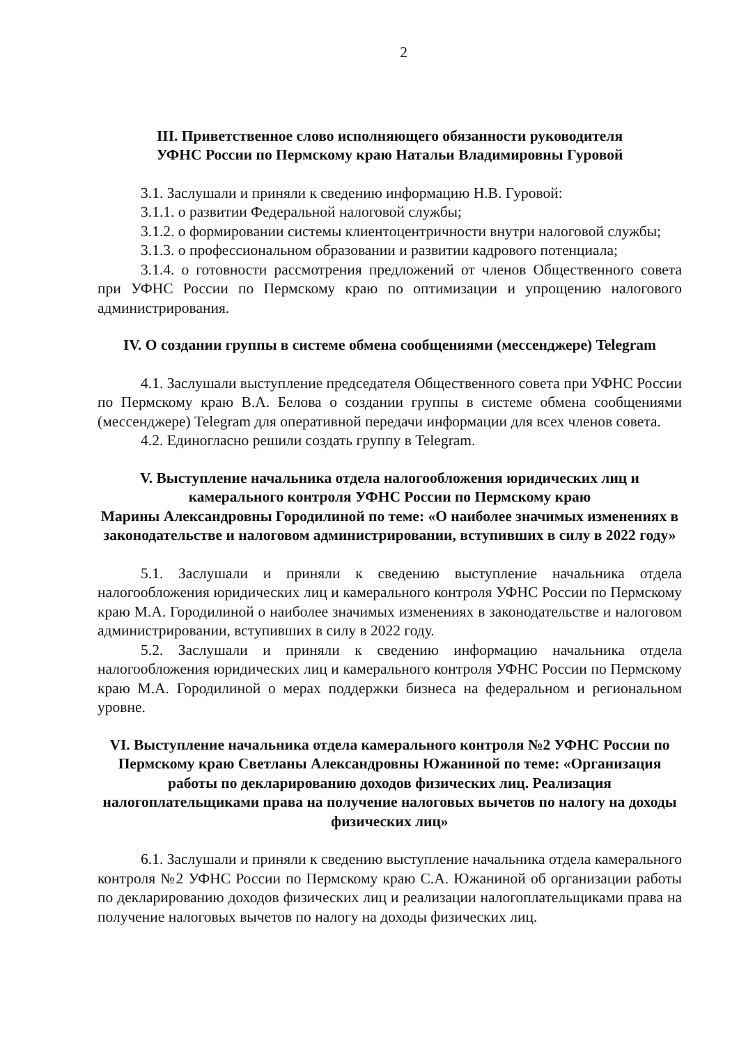2
III. Приветственное слово исполняющего обязанности руководителя
УФНС России по Пермскому краю Натальи Владимировны Гуровой
3.1. Заслушали и приняли к сведению информацию Н.В. Гуровой:
3.1.1. о развитии Федеральной налоговой службы;
3.1.2. о формировании системы клиентоцентричности внутри налоговой службы;
3.1.3. о профессиональном образовании и развитии кадрового потенциала;
3.1.4. о готовности рассмотрения предложений от членов Общественного совета при УФНС России по Пермскому краю по оптимизации и упрощению налогового администрирования.
IV. О создании группы в системе обмена сообщениями (мессенджере) Telegram
4.1. Заслушали выступление председателя Общественного совета при УФНС России по Пермскому краю В.А. Белова о создании группы в системе обмена сообщениями (мессенджере) Telegram для оперативной передачи информации для всех членов совета.
4.2. Единогласно решили создать группу в Telegram.
V. Выступление начальника отдела налогообложения юридических лиц и камерального контроля УФНС России по Пермскому краю
Марины Александровны Городилиной по теме: «О наиболее значимых изменениях в законодательстве и налоговом администрировании, вступивших в силу в 2022 году»
5.1. Заслушали и приняли к сведению выступление начальника отдела налогообложения юридических лиц и камерального контроля УФНС России по Пермскому краю М.А. Городилиной о наиболее значимых изменениях в законодательстве и налоговом администрировании, вступивших в силу в 2022 году.
5.2. Заслушали и приняли к сведению информацию начальника отдела налогообложения юридических лиц и камерального контроля УФНС России по Пермскому краю М.А. Городилиной о мерах поддержки бизнеса на федеральном и региональном уровне.
VI. Выступление начальника отдела камерального контроля №2 УФНС России по Пермскому краю Светланы Александровны Южаниной по теме: «Организация работы по декларированию доходов физических лиц. Реализация налогоплательщиками права на получение налоговых вычетов по налогу на доходы физических лиц»
6.1. Заслушали и приняли к сведению выступление начальника отдела камерального контроля №2 УФНС России по Пермскому краю С.А. Южаниной об организации работы по декларированию доходов физических лиц и реализации налогоплательщиками права на получение налоговых вычетов по налогу на доходы физических лиц.